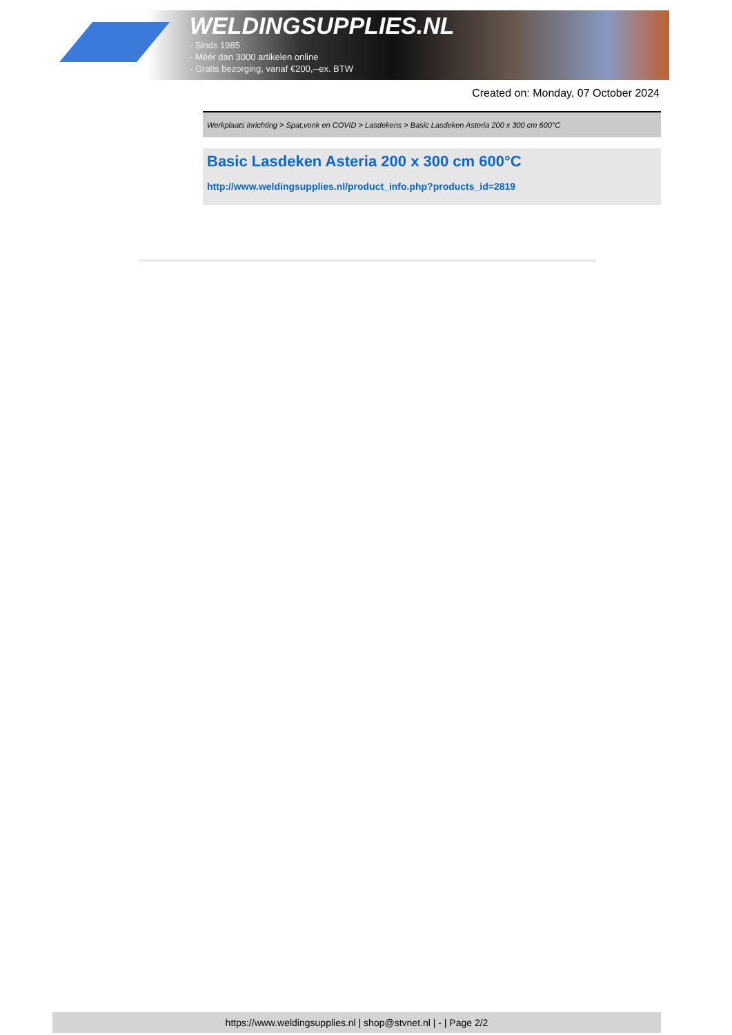WELDINGSUPPLIES.NL
- Sinds 1985
- Méér dan 3000 artikelen online
- Gratis bezorging, vanaf €200,--ex. BTW
Created on: Monday, 07 October 2024
Werkplaats inrichting > Spat,vonk en COVID > Lasdekens > Basic Lasdeken Asteria 200 x 300 cm 600°C
Basic Lasdeken Asteria 200 x 300 cm 600°C
http://www.weldingsupplies.nl/product_info.php?products_id=2819
https://www.weldingsupplies.nl | shop@stvnet.nl | - | Page 2/2